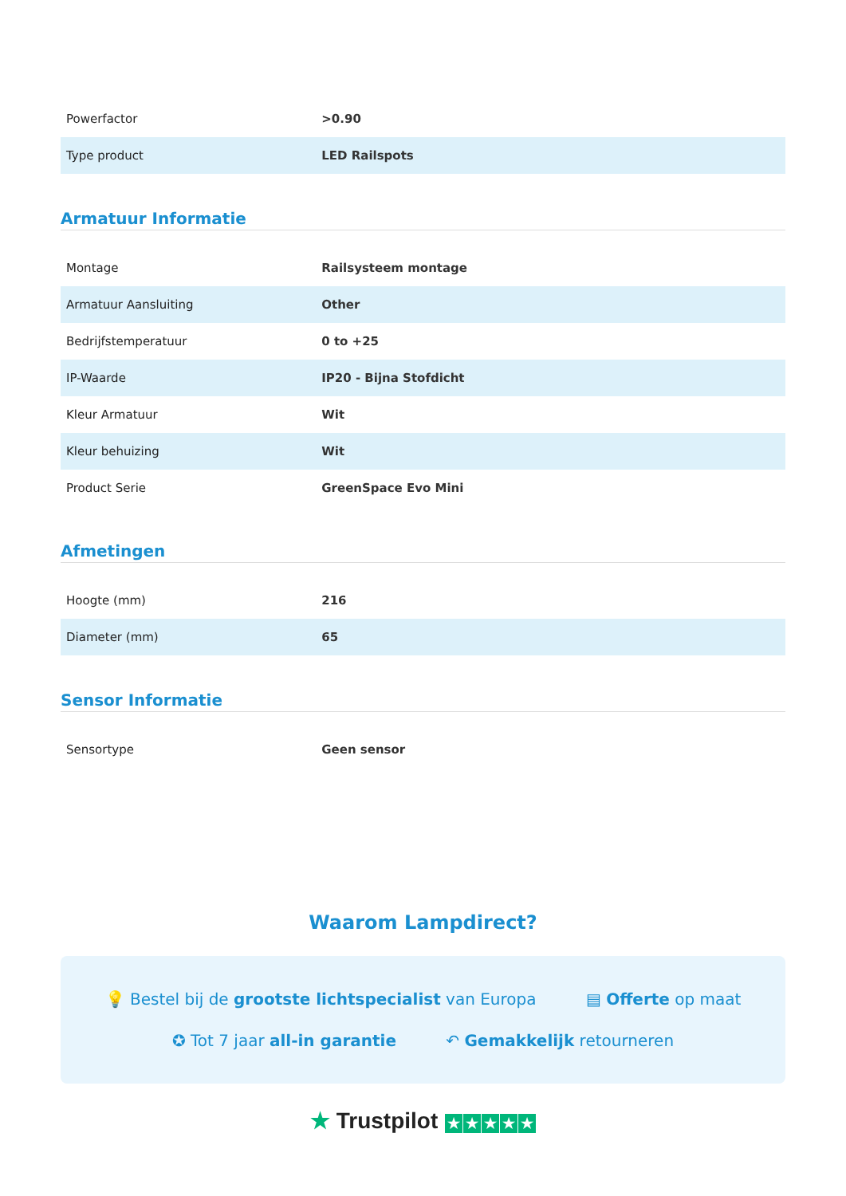| Powerfactor | >0.90 |
| Type product | LED Railspots |
Armatuur Informatie
| Montage | Railsysteem montage |
| Armatuur Aansluiting | Other |
| Bedrijfstemperatuur | 0 to +25 |
| IP-Waarde | IP20 - Bijna Stofdicht |
| Kleur Armatuur | Wit |
| Kleur behuizing | Wit |
| Product Serie | GreenSpace Evo Mini |
Afmetingen
| Hoogte (mm) | 216 |
| Diameter (mm) | 65 |
Sensor Informatie
| Sensortype | Geen sensor |
Waarom Lampdirect?
💡 Bestel bij de grootste lichtspecialist van Europa ▤ Offerte op maat
✪ Tot 7 jaar all-in garantie ↶ Gemakkelijk retourneren
★ Trustpilot ★ ★ ★ ★ ★